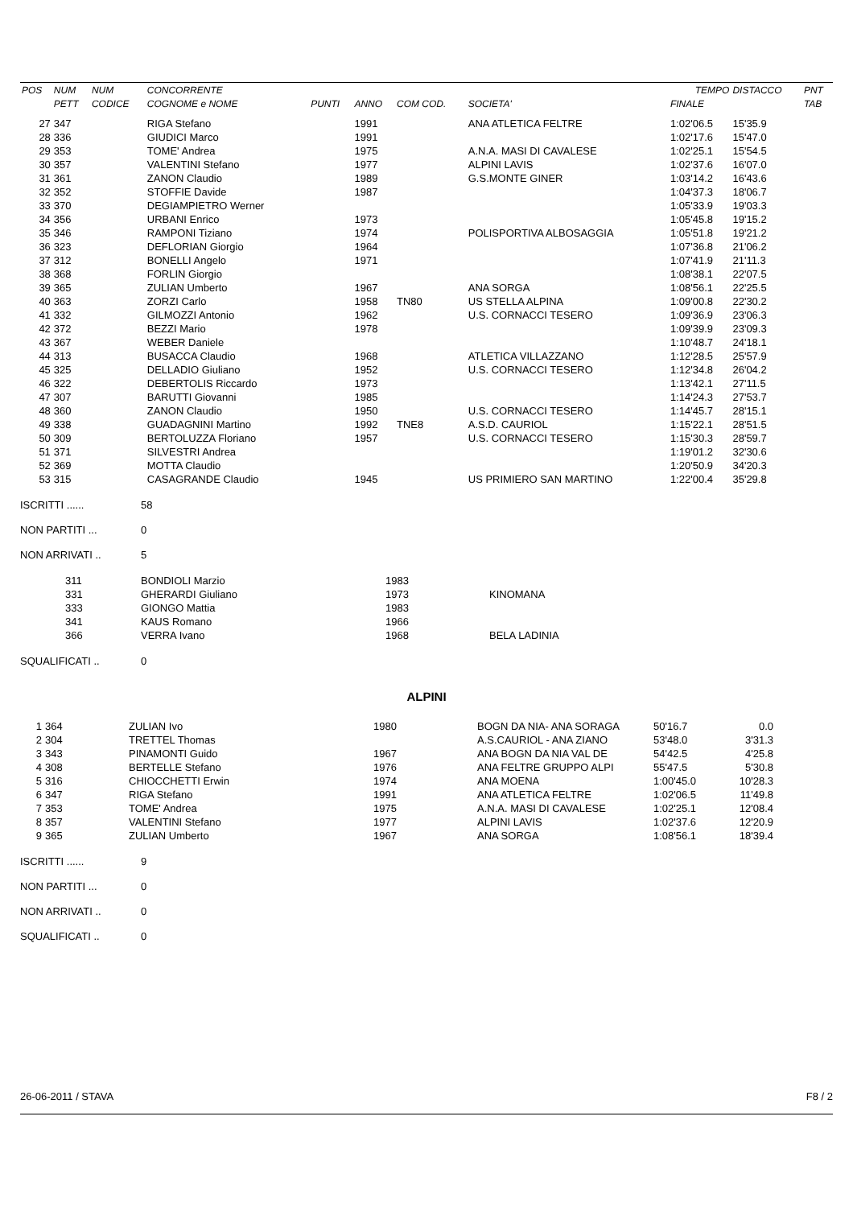| POS | NUM | NUM | CONCORRENTE | | | | | TEMPO | DISTACCO | PNT |
| --- | --- | --- | --- | --- | --- | --- | --- | --- | --- | --- |
| | PETT | CODICE | COGNOME e NOME | PUNTI | ANNO | COM COD. | SOCIETA' | FINALE | | TAB |
| 27 | 347 | | RIGA Stefano | | 1991 | | ANA ATLETICA FELTRE | 1:02'06.5 | 15'35.9 | |
| 28 | 336 | | GIUDICI Marco | | 1991 | | | 1:02'17.6 | 15'47.0 | |
| 29 | 353 | | TOME' Andrea | | 1975 | | A.N.A. MASI DI CAVALESE | 1:02'25.1 | 15'54.5 | |
| 30 | 357 | | VALENTINI Stefano | | 1977 | | ALPINI LAVIS | 1:02'37.6 | 16'07.0 | |
| 31 | 361 | | ZANON Claudio | | 1989 | | G.S.MONTE GINER | 1:03'14.2 | 16'43.6 | |
| 32 | 352 | | STOFFIE Davide | | 1987 | | | 1:04'37.3 | 18'06.7 | |
| 33 | 370 | | DEGIAMPIETRO Werner | | | | | 1:05'33.9 | 19'03.3 | |
| 34 | 356 | | URBANI Enrico | | 1973 | | | 1:05'45.8 | 19'15.2 | |
| 35 | 346 | | RAMPONI Tiziano | | 1974 | | POLISPORTIVA ALBOSAGGIA | 1:05'51.8 | 19'21.2 | |
| 36 | 323 | | DEFLORIAN Giorgio | | 1964 | | | 1:07'36.8 | 21'06.2 | |
| 37 | 312 | | BONELLI Angelo | | 1971 | | | 1:07'41.9 | 21'11.3 | |
| 38 | 368 | | FORLIN Giorgio | | | | | 1:08'38.1 | 22'07.5 | |
| 39 | 365 | | ZULIAN Umberto | | 1967 | | ANA SORGA | 1:08'56.1 | 22'25.5 | |
| 40 | 363 | | ZORZI Carlo | | 1958 | TN80 | US STELLA ALPINA | 1:09'00.8 | 22'30.2 | |
| 41 | 332 | | GILMOZZI Antonio | | 1962 | | U.S. CORNACCI TESERO | 1:09'36.9 | 23'06.3 | |
| 42 | 372 | | BEZZI Mario | | 1978 | | | 1:09'39.9 | 23'09.3 | |
| 43 | 367 | | WEBER Daniele | | | | | 1:10'48.7 | 24'18.1 | |
| 44 | 313 | | BUSACCA Claudio | | 1968 | | ATLETICA VILLAZZANO | 1:12'28.5 | 25'57.9 | |
| 45 | 325 | | DELLADIO Giuliano | | 1952 | | U.S. CORNACCI TESERO | 1:12'34.8 | 26'04.2 | |
| 46 | 322 | | DEBERTOLIS Riccardo | | 1973 | | | 1:13'42.1 | 27'11.5 | |
| 47 | 307 | | BARUTTI Giovanni | | 1985 | | | 1:14'24.3 | 27'53.7 | |
| 48 | 360 | | ZANON Claudio | | 1950 | | U.S. CORNACCI TESERO | 1:14'45.7 | 28'15.1 | |
| 49 | 338 | | GUADAGNINI Martino | | 1992 | TNE8 | A.S.D. CAURIOL | 1:15'22.1 | 28'51.5 | |
| 50 | 309 | | BERTOLUZZA Floriano | | 1957 | | U.S. CORNACCI TESERO | 1:15'30.3 | 28'59.7 | |
| 51 | 371 | | SILVESTRI Andrea | | | | | 1:19'01.2 | 32'30.6 | |
| 52 | 369 | | MOTTA Claudio | | | | | 1:20'50.9 | 34'20.3 | |
| 53 | 315 | | CASAGRANDE Claudio | | 1945 | | US PRIMIERO SAN MARTINO | 1:22'00.4 | 35'29.8 | |
ISCRITTI ...... 58
NON PARTITI ... 0
NON ARRIVATI .. 5
| | 311 | BONDIOLI Marzio | 1983 | |
| | 331 | GHERARDI Giuliano | 1973 | KINOMANA |
| | 333 | GIONGO Mattia | 1983 | |
| | 341 | KAUS Romano | 1966 | |
| | 366 | VERRA Ivano | 1968 | BELA LADINIA |
SQUALIFICATI .. 0
ALPINI
| 1 | 364 | ZULIAN Ivo | 1980 | BOGN DA NIA- ANA SORAGA | 50'16.7 | 0.0 | |
| 2 | 304 | TRETTEL Thomas | | A.S.CAURIOL - ANA ZIANO | 53'48.0 | 3'31.3 | |
| 3 | 343 | PINAMONTI Guido | 1967 | ANA BOGN DA NIA VAL DE | 54'42.5 | 4'25.8 | |
| 4 | 308 | BERTELLE Stefano | 1976 | ANA FELTRE GRUPPO ALPI | 55'47.5 | 5'30.8 | |
| 5 | 316 | CHIOCCHETTI Erwin | 1974 | ANA MOENA | 1:00'45.0 | 10'28.3 | |
| 6 | 347 | RIGA Stefano | 1991 | ANA ATLETICA FELTRE | 1:02'06.5 | 11'49.8 | |
| 7 | 353 | TOME' Andrea | 1975 | A.N.A. MASI DI CAVALESE | 1:02'25.1 | 12'08.4 | |
| 8 | 357 | VALENTINI Stefano | 1977 | ALPINI LAVIS | 1:02'37.6 | 12'20.9 | |
| 9 | 365 | ZULIAN Umberto | 1967 | ANA SORGA | 1:08'56.1 | 18'39.4 | |
ISCRITTI ...... 9
NON PARTITI ... 0
NON ARRIVATI .. 0
SQUALIFICATI .. 0
26-06-2011 / STAVA F8 / 2